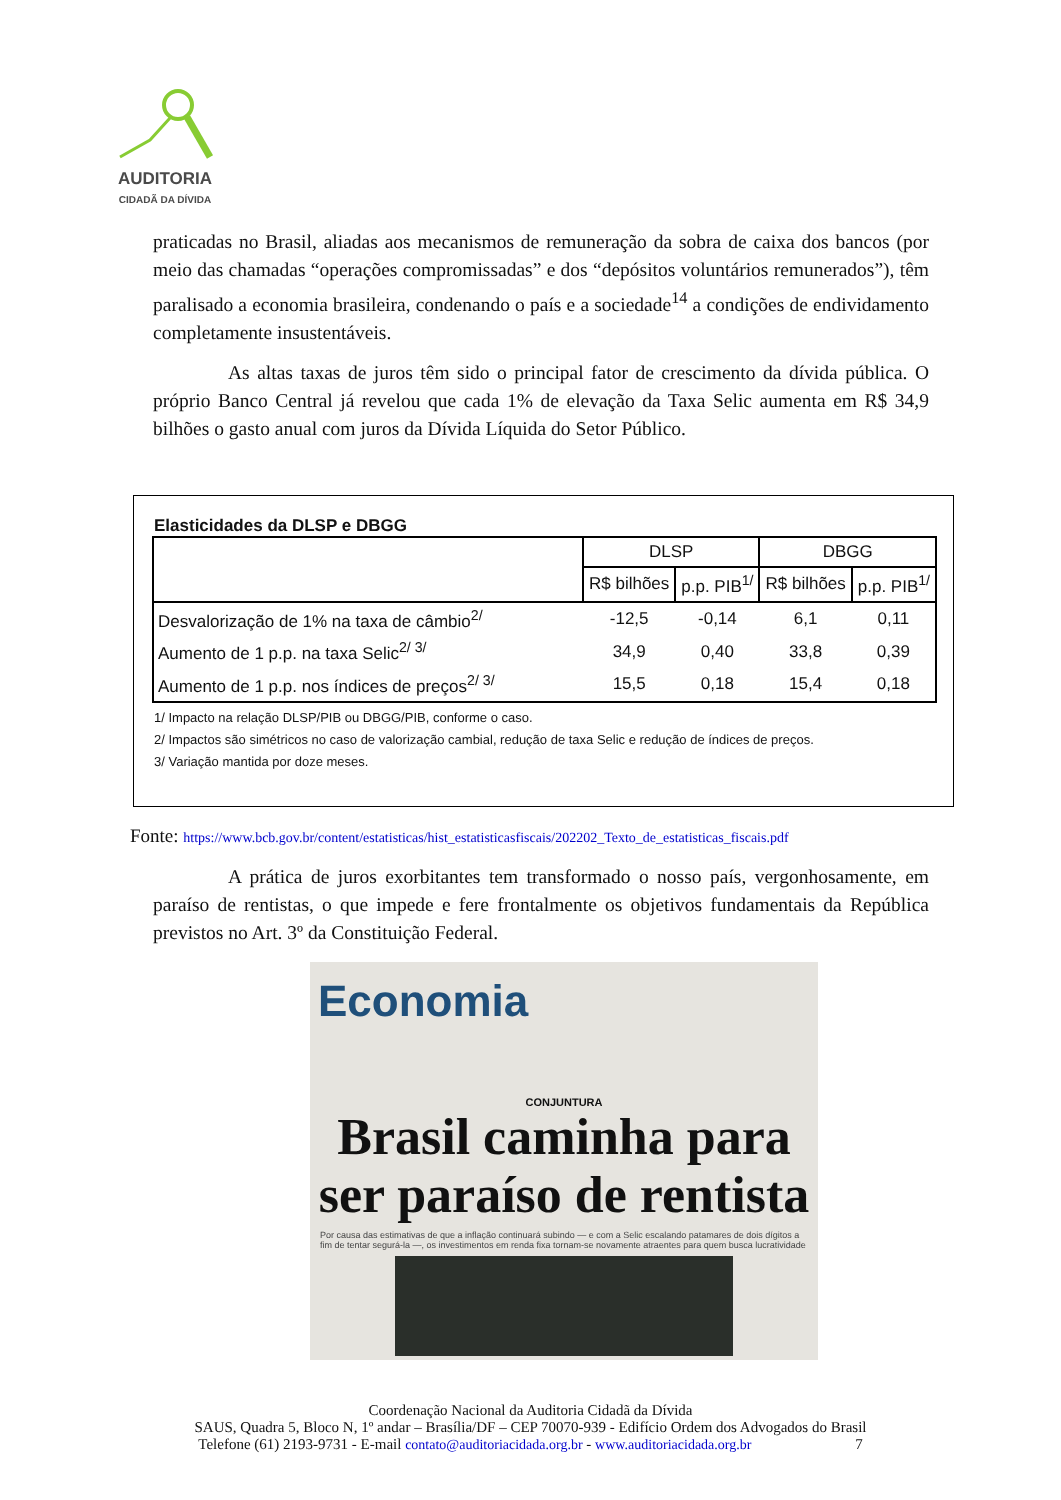AUDITORIA
CIDADÃ DA DÍVIDA
praticadas no Brasil, aliadas aos mecanismos de remuneração da sobra de caixa dos bancos (por meio das chamadas “operações compromissadas” e dos “depósitos voluntários remunerados”), têm paralisado a economia brasileira, condenando o país e a sociedade<sup>14</sup> a condições de endividamento completamente insustentáveis.
As altas taxas de juros têm sido o principal fator de crescimento da dívida pública. O próprio Banco Central já revelou que cada 1% de elevação da Taxa Selic aumenta em R$ 34,9 bilhões o gasto anual com juros da Dívida Líquida do Setor Público.
Elasticidades da DLSP e DBGG
| | DLSP | | DBGG | |
| --- | --- | --- | --- | --- |
| | R$ bilhões | p.p. PIB<sup>1/</sup> | R$ bilhões | p.p. PIB<sup>1/</sup> |
| Desvalorização de 1% na taxa de câmbio<sup>2/</sup> | -12,5 | -0,14 | 6,1 | 0,11 |
| Aumento de 1 p.p. na taxa Selic<sup>2/ 3/</sup> | 34,9 | 0,40 | 33,8 | 0,39 |
| Aumento de 1 p.p. nos índices de preços<sup>2/ 3/</sup> | 15,5 | 0,18 | 15,4 | 0,18 |
1/ Impacto na relação DLSP/PIB ou DBGG/PIB, conforme o caso.
2/ Impactos são simétricos no caso de valorização cambial, redução de taxa Selic e redução de índices de preços.
3/ Variação mantida por doze meses.
Fonte: https://www.bcb.gov.br/content/estatisticas/hist_estatisticasfiscais/202202_Texto_de_estatisticas_fiscais.pdf
A prática de juros exorbitantes tem transformado o nosso país, vergonhosamente, em paraíso de rentistas, o que impede e fere frontalmente os objetivos fundamentais da República previstos no Art. 3º da Constituição Federal.
Economia
CONJUNTURA
Brasil caminha para ser paraíso de rentista
Por causa das estimativas de que a inflação continuará subindo — e com a Selic escalando patamares de dois dígitos a fim de tentar segurá-la —, os investimentos em renda fixa tornam-se novamente atraentes para quem busca lucratividade
Coordenação Nacional da Auditoria Cidadã da Dívida
SAUS, Quadra 5, Bloco N, 1º andar – Brasília/DF – CEP 70070-939 - Edifício Ordem dos Advogados do Brasil
Telefone (61) 2193-9731 - E-mail contato@auditoriacidada.org.br - www.auditoriacidada.org.br 7